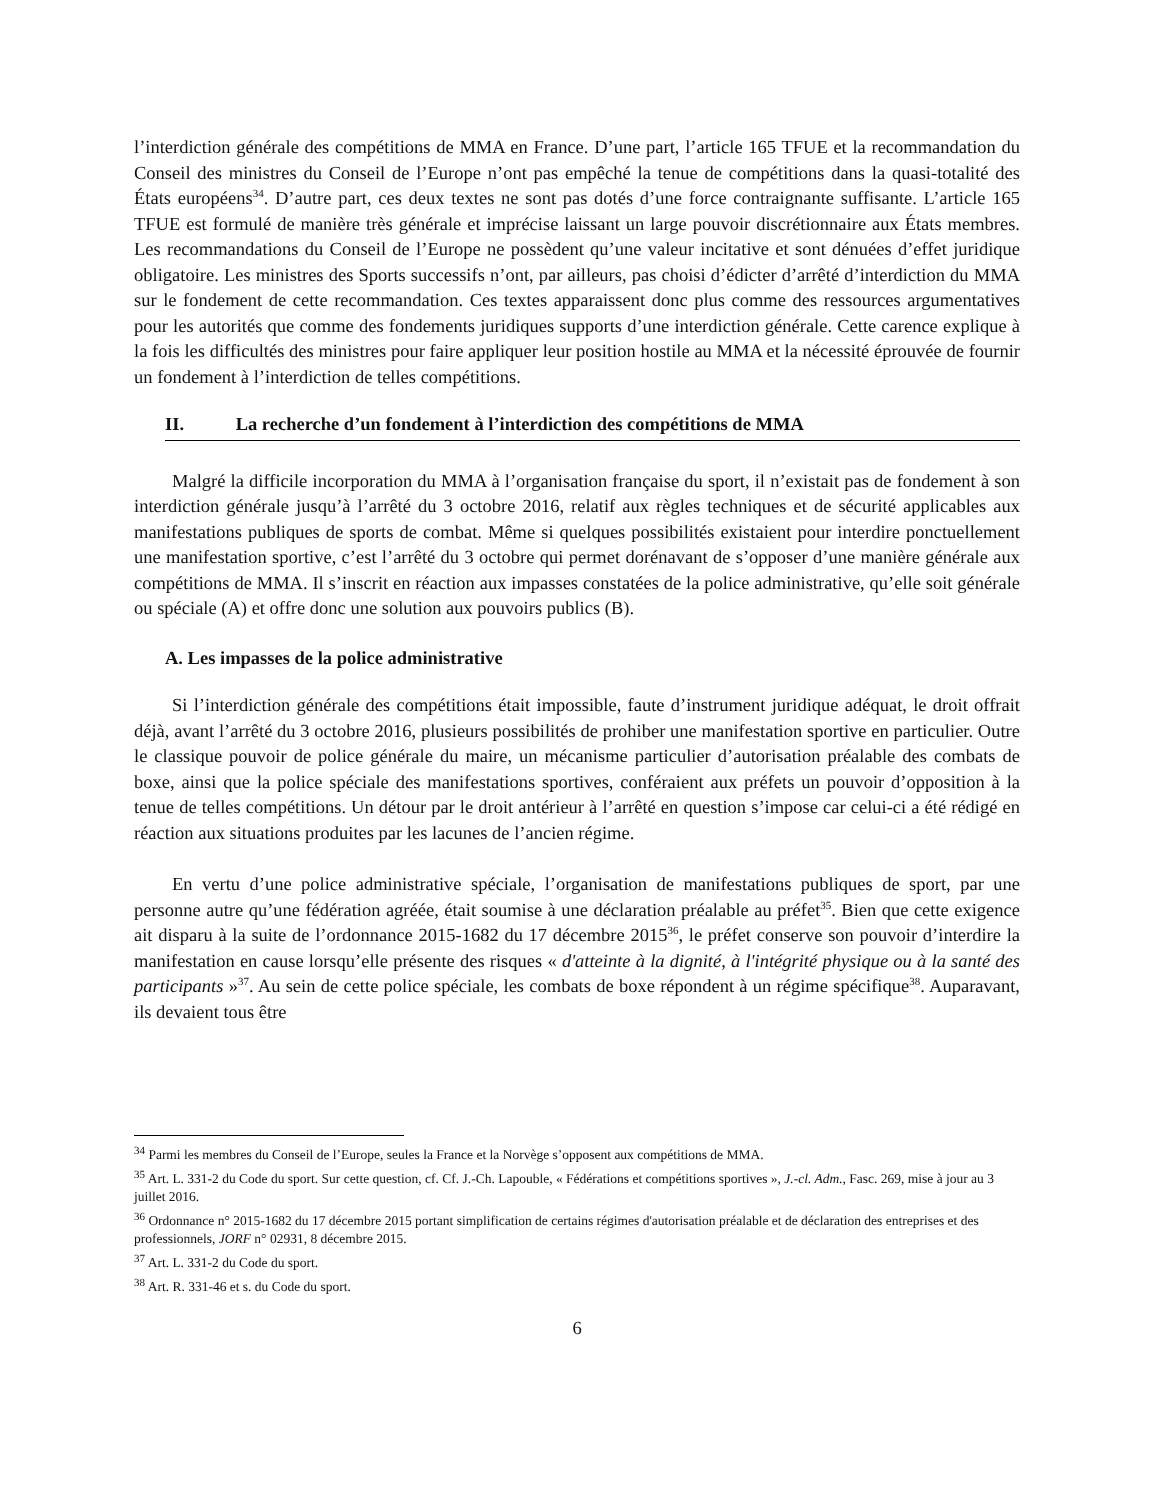l’interdiction générale des compétitions de MMA en France. D’une part, l’article 165 TFUE et la recommandation du Conseil des ministres du Conseil de l’Europe n’ont pas empêché la tenue de compétitions dans la quasi-totalité des États européens<sup>34</sup>. D’autre part, ces deux textes ne sont pas dotés d’une force contraignante suffisante. L’article 165 TFUE est formulé de manière très générale et imprécise laissant un large pouvoir discrétionnaire aux États membres. Les recommandations du Conseil de l’Europe ne possèdent qu’une valeur incitative et sont dénuées d’effet juridique obligatoire. Les ministres des Sports successifs n’ont, par ailleurs, pas choisi d’édicter d’arrêté d’interdiction du MMA sur le fondement de cette recommandation. Ces textes apparaissent donc plus comme des ressources argumentatives pour les autorités que comme des fondements juridiques supports d’une interdiction générale. Cette carence explique à la fois les difficultés des ministres pour faire appliquer leur position hostile au MMA et la nécessité éprouvée de fournir un fondement à l’interdiction de telles compétitions.
II. La recherche d’un fondement à l’interdiction des compétitions de MMA
Malgré la difficile incorporation du MMA à l’organisation française du sport, il n’existait pas de fondement à son interdiction générale jusqu’à l’arrêté du 3 octobre 2016, relatif aux règles techniques et de sécurité applicables aux manifestations publiques de sports de combat. Même si quelques possibilités existaient pour interdire ponctuellement une manifestation sportive, c’est l’arrêté du 3 octobre qui permet dorénavant de s’opposer d’une manière générale aux compétitions de MMA. Il s’inscrit en réaction aux impasses constatées de la police administrative, qu’elle soit générale ou spéciale (A) et offre donc une solution aux pouvoirs publics (B).
A. Les impasses de la police administrative
Si l’interdiction générale des compétitions était impossible, faute d’instrument juridique adéquat, le droit offrait déjà, avant l’arrêté du 3 octobre 2016, plusieurs possibilités de prohiber une manifestation sportive en particulier. Outre le classique pouvoir de police générale du maire, un mécanisme particulier d’autorisation préalable des combats de boxe, ainsi que la police spéciale des manifestations sportives, conféraient aux préfets un pouvoir d’opposition à la tenue de telles compétitions. Un détour par le droit antérieur à l’arrêté en question s’impose car celui-ci a été rédigé en réaction aux situations produites par les lacunes de l’ancien régime.
En vertu d’une police administrative spéciale, l’organisation de manifestations publiques de sport, par une personne autre qu’une fédération agréée, était soumise à une déclaration préalable au préfet<sup>35</sup>. Bien que cette exigence ait disparu à la suite de l’ordonnance 2015-1682 du 17 décembre 2015<sup>36</sup>, le préfet conserve son pouvoir d’interdire la manifestation en cause lorsqu’elle présente des risques « d'atteinte à la dignité, à l'intégrité physique ou à la santé des participants »<sup>37</sup>. Au sein de cette police spéciale, les combats de boxe répondent à un régime spécifique<sup>38</sup>. Auparavant, ils devaient tous être
<sup>34</sup> Parmi les membres du Conseil de l’Europe, seules la France et la Norvège s’opposent aux compétitions de MMA.
<sup>35</sup> Art. L. 331-2 du Code du sport. Sur cette question, cf. Cf. J.-Ch. Lapouble, « Fédérations et compétitions sportives », J.-cl. Adm., Fasc. 269, mise à jour au 3 juillet 2016.
<sup>36</sup> Ordonnance n° 2015-1682 du 17 décembre 2015 portant simplification de certains régimes d'autorisation préalable et de déclaration des entreprises et des professionnels, JORF n° 02931, 8 décembre 2015.
<sup>37</sup> Art. L. 331-2 du Code du sport.
<sup>38</sup> Art. R. 331-46 et s. du Code du sport.
6